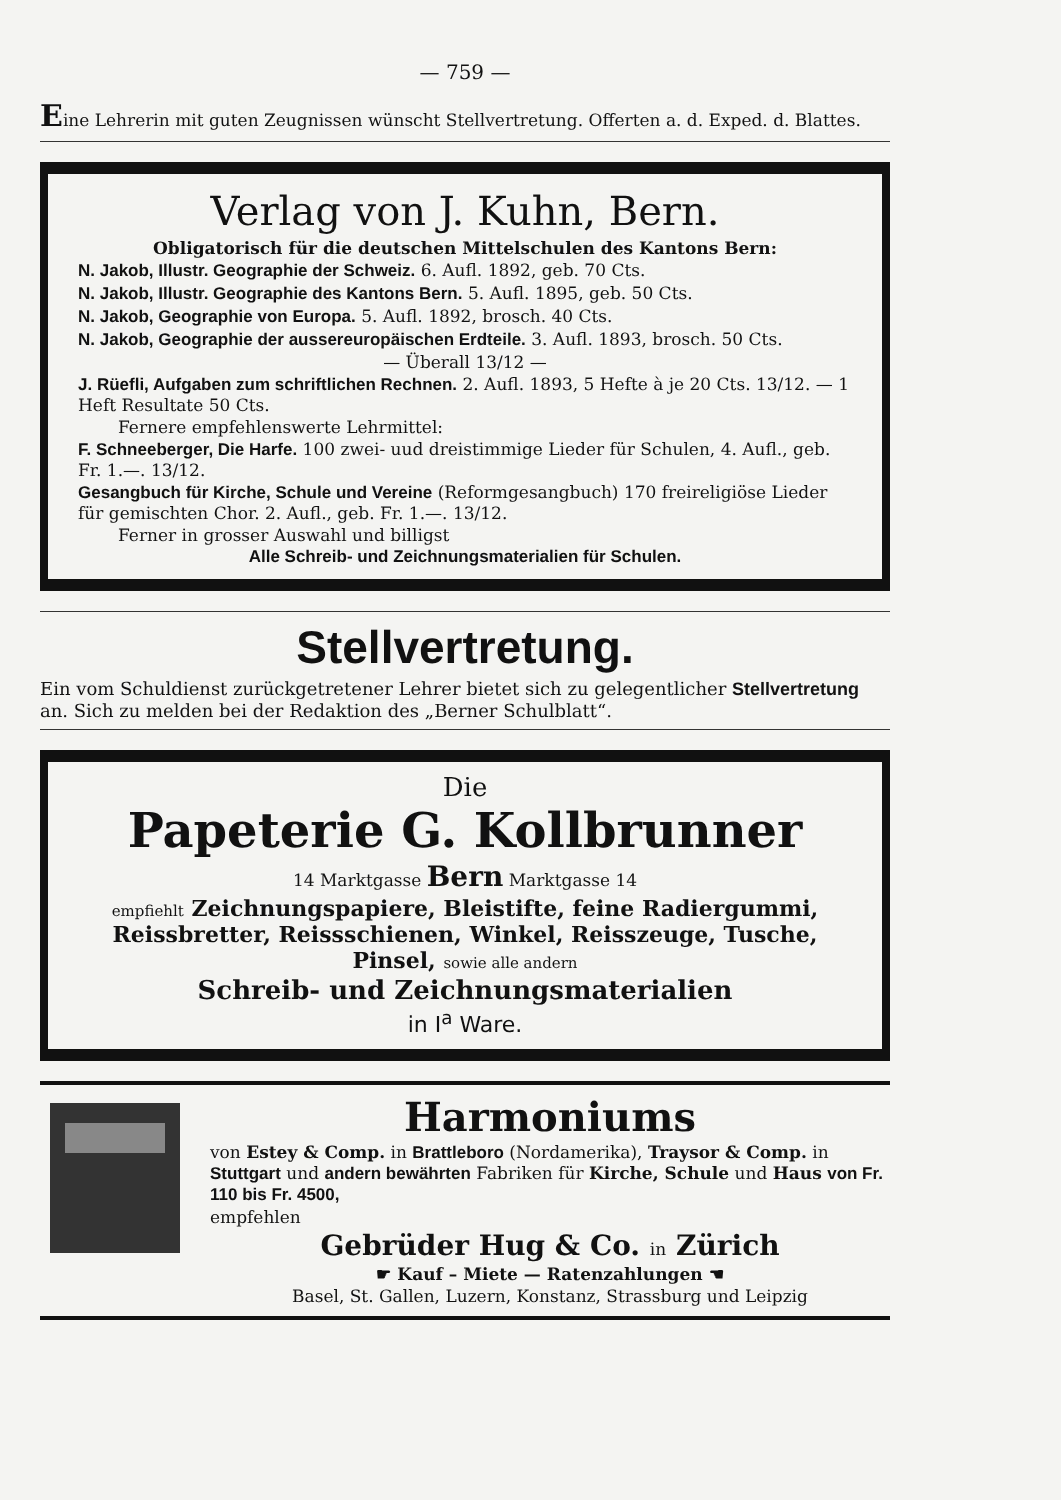— 759 —
Eine Lehrerin mit guten Zeugnissen wünscht Stellvertretung. Offerten a. d. Exped. d. Blattes.
Verlag von J. Kuhn, Bern.
Obligatorisch für die deutschen Mittelschulen des Kantons Bern:
N. Jakob, Illustr. Geographie der Schweiz. 6. Aufl. 1892, geb. 70 Cts.
N. Jakob, Illustr. Geographie des Kantons Bern. 5. Aufl. 1895, geb. 50 Cts.
N. Jakob, Geographie von Europa. 5. Aufl. 1892, brosch. 40 Cts.
N. Jakob, Geographie der aussereuropäischen Erdteile. 3. Aufl. 1893, brosch. 50 Cts.
— Überall 13/12 —
J. Rüefli, Aufgaben zum schriftlichen Rechnen. 2. Aufl. 1893, 5 Hefte à je 20 Cts. 13/12. — 1 Heft Resultate 50 Cts.
Fernere empfehlenswerte Lehrmittel:
F. Schneeberger, Die Harfe. 100 zwei- uud dreistimmige Lieder für Schulen, 4. Aufl., geb. Fr. 1.—. 13/12.
Gesangbuch für Kirche, Schule und Vereine (Reformgesangbuch) 170 freireligiöse Lieder für gemischten Chor. 2. Aufl., geb. Fr. 1.—. 13/12.
Ferner in grosser Auswahl und billigst
Alle Schreib- und Zeichnungsmaterialien für Schulen.
Stellvertretung.
Ein vom Schuldienst zurückgetretener Lehrer bietet sich zu gelegentlicher Stellvertretung an. Sich zu melden bei der Redaktion des „Berner Schulblatt“.
Die
Papeterie G. Kollbrunner
14 Marktgasse Bern Marktgasse 14
empfiehlt Zeichnungspapiere, Bleistifte, feine Radiergummi, Reissbretter, Reissschienen, Winkel, Reisszeuge, Tusche, Pinsel, sowie alle andern
Schreib- und Zeichnungsmaterialien
in I<sup>a</sup> Ware.
Harmoniums
von Estey & Comp. in Brattleboro (Nordamerika), Traysor & Comp. in Stuttgart und andern bewährten Fabriken für Kirche, Schule und Haus von Fr. 110 bis Fr. 4500,
empfehlen
Gebrüder Hug & Co. in Zürich
☛ Kauf – Miete — Ratenzahlungen ☚
Basel, St. Gallen, Luzern, Konstanz, Strassburg und Leipzig